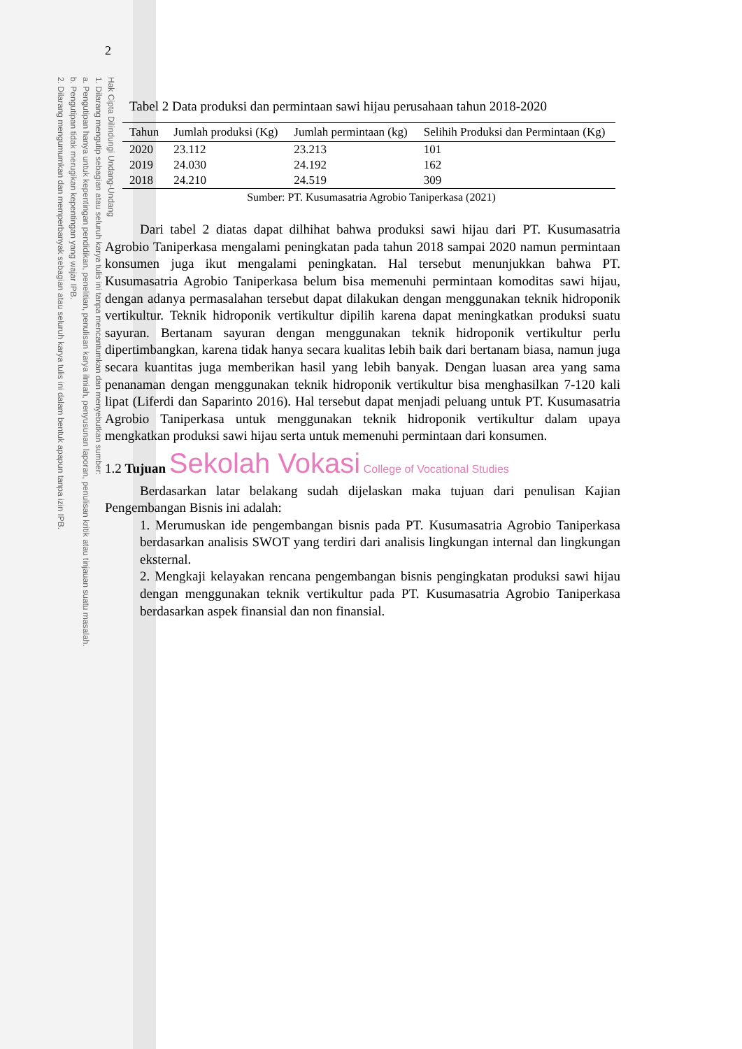Hak Cipta Dilindungi Undang-Undang
1. Dilarang mengutip sebagian atau seluruh karya tulis ini tanpa mencantumkan dan menyebutkan sumber:
a. Pengutipan hanya untuk kepentingan pendidikan, penelitian, penulisan karya ilmiah, penyusunan laporan, penulisan kritik atau tinjauan suatu masalah.
b. Pengutipan tidak merugikan kepentingan yang wajar IPB.
2. Dilarang mengumumkan dan memperbanyak sebagian atau seluruh karya tulis ini dalam bentuk apapun tanpa izin IPB.
2
Tabel 2 Data produksi dan permintaan sawi hijau perusahaan tahun 2018-2020
| Tahun | Jumlah produksi (Kg) | Jumlah permintaan (kg) | Selihih Produksi dan Permintaan (Kg) |
| --- | --- | --- | --- |
| 2020 | 23.112 | 23.213 | 101 |
| 2019 | 24.030 | 24.192 | 162 |
| 2018 | 24.210 | 24.519 | 309 |
Sumber: PT. Kusumasatria Agrobio Taniperkasa (2021)
Dari tabel 2 diatas dapat dilhihat bahwa produksi sawi hijau dari PT. Kusumasatria Agrobio Taniperkasa mengalami peningkatan pada tahun 2018 sampai 2020 namun permintaan konsumen juga ikut mengalami peningkatan. Hal tersebut menunjukkan bahwa PT. Kusumasatria Agrobio Taniperkasa belum bisa memenuhi permintaan komoditas sawi hijau, dengan adanya permasalahan tersebut dapat dilakukan dengan menggunakan teknik hidroponik vertikultur. Teknik hidroponik vertikultur dipilih karena dapat meningkatkan produksi suatu sayuran. Bertanam sayuran dengan menggunakan teknik hidroponik vertikultur perlu dipertimbangkan, karena tidak hanya secara kualitas lebih baik dari bertanam biasa, namun juga secara kuantitas juga memberikan hasil yang lebih banyak. Dengan luasan area yang sama penanaman dengan menggunakan teknik hidroponik vertikultur bisa menghasilkan 7-120 kali lipat (Liferdi dan Saparinto 2016). Hal tersebut dapat menjadi peluang untuk PT. Kusumasatria Agrobio Taniperkasa untuk menggunakan teknik hidroponik vertikultur dalam upaya mengkatkan produksi sawi hijau serta untuk memenuhi permintaan dari konsumen.
1.2 Tujuan Sekolah Vokasi College of Vocational Studies
Berdasarkan latar belakang sudah dijelaskan maka tujuan dari penulisan Kajian Pengembangan Bisnis ini adalah:
1. Merumuskan ide pengembangan bisnis pada PT. Kusumasatria Agrobio Taniperkasa berdasarkan analisis SWOT yang terdiri dari analisis lingkungan internal dan lingkungan eksternal.
2. Mengkaji kelayakan rencana pengembangan bisnis pengingkatan produksi sawi hijau dengan menggunakan teknik vertikultur pada PT. Kusumasatria Agrobio Taniperkasa berdasarkan aspek finansial dan non finansial.